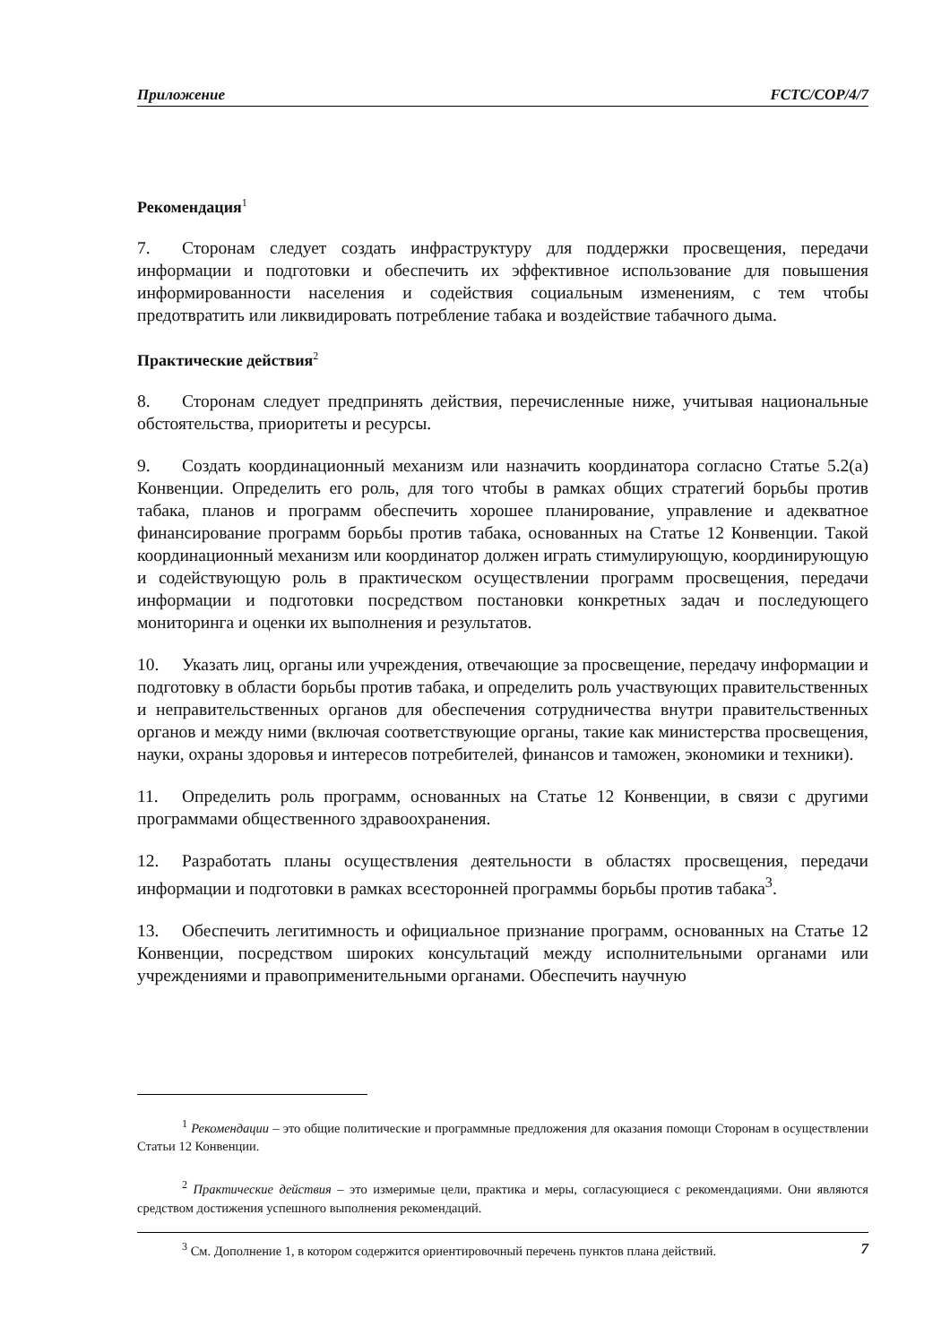Приложение FCTC/COP/4/7
Рекомендация<sup>1</sup>
7. Сторонам следует создать инфраструктуру для поддержки просвещения, передачи информации и подготовки и обеспечить их эффективное использование для повышения информированности населения и содействия социальным изменениям, с тем чтобы предотвратить или ликвидировать потребление табака и воздействие табачного дыма.
Практические действия<sup>2</sup>
8. Сторонам следует предпринять действия, перечисленные ниже, учитывая национальные обстоятельства, приоритеты и ресурсы.
9. Создать координационный механизм или назначить координатора согласно Статье 5.2(a) Конвенции. Определить его роль, для того чтобы в рамках общих стратегий борьбы против табака, планов и программ обеспечить хорошее планирование, управление и адекватное финансирование программ борьбы против табака, основанных на Статье 12 Конвенции. Такой координационный механизм или координатор должен играть стимулирующую, координирующую и содействующую роль в практическом осуществлении программ просвещения, передачи информации и подготовки посредством постановки конкретных задач и последующего мониторинга и оценки их выполнения и результатов.
10. Указать лиц, органы или учреждения, отвечающие за просвещение, передачу информации и подготовку в области борьбы против табака, и определить роль участвующих правительственных и неправительственных органов для обеспечения сотрудничества внутри правительственных органов и между ними (включая соответствующие органы, такие как министерства просвещения, науки, охраны здоровья и интересов потребителей, финансов и таможен, экономики и техники).
11. Определить роль программ, основанных на Статье 12 Конвенции, в связи с другими программами общественного здравоохранения.
12. Разработать планы осуществления деятельности в областях просвещения, передачи информации и подготовки в рамках всесторонней программы борьбы против табака<sup>3</sup>.
13. Обеспечить легитимность и официальное признание программ, основанных на Статье 12 Конвенции, посредством широких консультаций между исполнительными органами или учреждениями и правоприменительными органами. Обеспечить научную
<sup>1</sup> Рекомендации – это общие политические и программные предложения для оказания помощи Сторонам в осуществлении Статьи 12 Конвенции.
<sup>2</sup> Практические действия – это измеримые цели, практика и меры, согласующиеся с рекомендациями. Они являются средством достижения успешного выполнения рекомендаций.
<sup>3</sup> См. Дополнение 1, в котором содержится ориентировочный перечень пунктов плана действий.
7